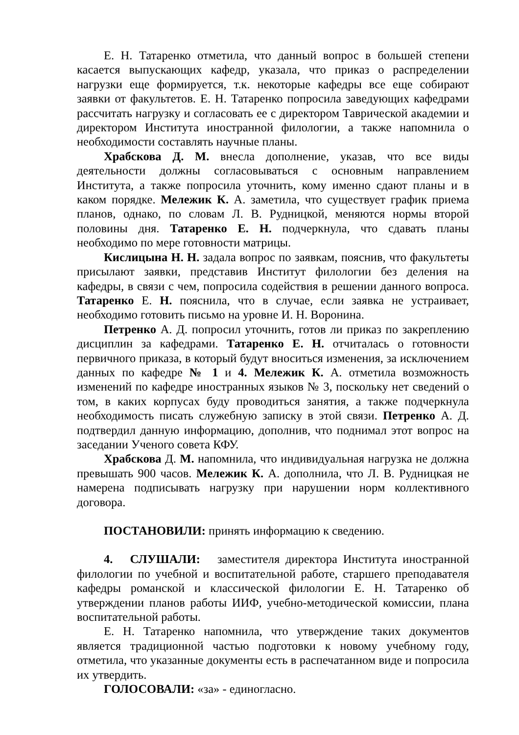Е. Н. Татаренко отметила, что данный вопрос в большей степени касается выпускающих кафедр, указала, что приказ о распределении нагрузки еще формируется, т.к. некоторые кафедры все еще собирают заявки от факультетов. Е. Н. Татаренко попросила заведующих кафедрами рассчитать нагрузку и согласовать ее с директором Таврической академии и директором Института иностранной филологии, а также напомнила о необходимости составлять научные планы.
Храбскова Д. М. внесла дополнение, указав, что все виды деятельности должны согласовываться с основным направлением Института, а также попросила уточнить, кому именно сдают планы и в каком порядке. Мележик К. А. заметила, что существует график приема планов, однако, по словам Л. В. Рудницкой, меняются нормы второй половины дня. Татаренко Е. Н. подчеркнула, что сдавать планы необходимо по мере готовности матрицы.
Кислицына Н. Н. задала вопрос по заявкам, пояснив, что факультеты присылают заявки, представив Институт филологии без деления на кафедры, в связи с чем, попросила содействия в решении данного вопроса. Татаренко Е. Н. пояснила, что в случае, если заявка не устраивает, необходимо готовить письмо на уровне И. Н. Воронина.
Петренко А. Д. попросил уточнить, готов ли приказ по закреплению дисциплин за кафедрами. Татаренко Е. Н. отчиталась о готовности первичного приказа, в который будут вноситься изменения, за исключением данных по кафедре № 1 и 4. Мележик К. А. отметила возможность изменений по кафедре иностранных языков № 3, поскольку нет сведений о том, в каких корпусах буду проводиться занятия, а также подчеркнула необходимость писать служебную записку в этой связи. Петренко А. Д. подтвердил данную информацию, дополнив, что поднимал этот вопрос на заседании Ученого совета КФУ.
Храбскова Д. М. напомнила, что индивидуальная нагрузка не должна превышать 900 часов. Мележик К. А. дополнила, что Л. В. Рудницкая не намерена подписывать нагрузку при нарушении норм коллективного договора.
ПОСТАНОВИЛИ: принять информацию к сведению.
4. СЛУШАЛИ: заместителя директора Института иностранной филологии по учебной и воспитательной работе, старшего преподавателя кафедры романской и классической филологии Е. Н. Татаренко об утверждении планов работы ИИФ, учебно-методической комиссии, плана воспитательной работы.
Е. Н. Татаренко напомнила, что утверждение таких документов является традиционной частью подготовки к новому учебному году, отметила, что указанные документы есть в распечатанном виде и попросила их утвердить.
ГОЛОСОВАЛИ: «за» - единогласно.